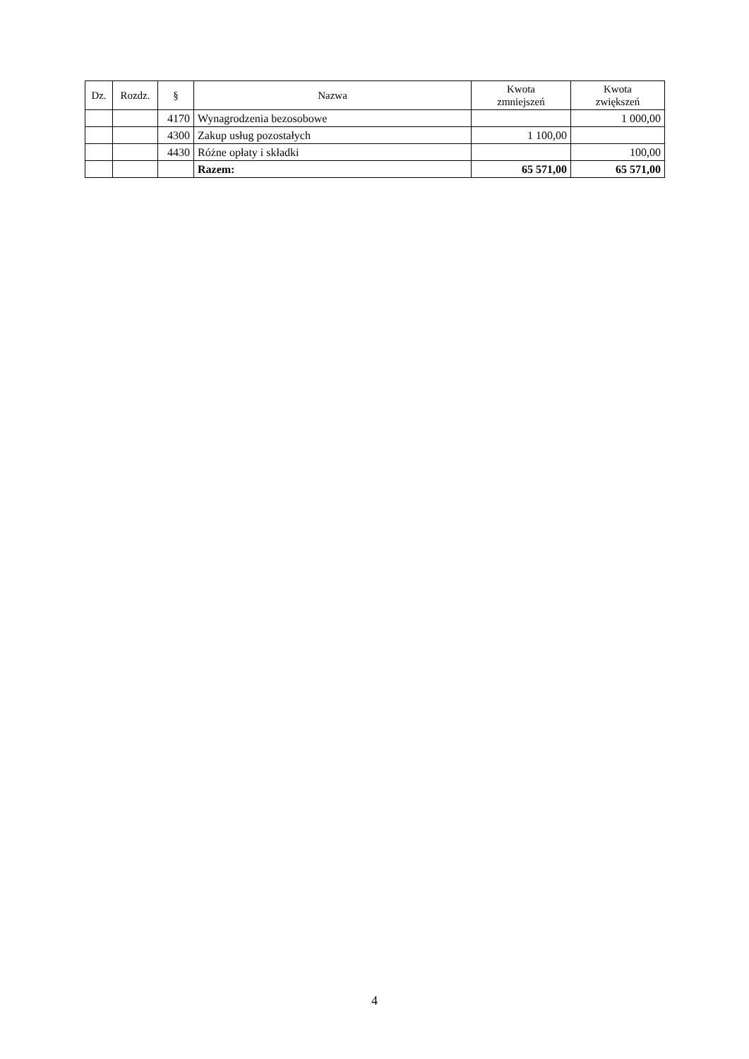| Dz. | Rozdz. | § | Nazwa | Kwota zmniejszeń | Kwota zwiększeń |
| --- | --- | --- | --- | --- | --- |
| | | 4170 | Wynagrodzenia bezosobowe | | 1 000,00 |
| | | 4300 | Zakup usług pozostałych | 1 100,00 | |
| | | 4430 | Różne opłaty i składki | | 100,00 |
| | | | Razem: | 65 571,00 | 65 571,00 |
4